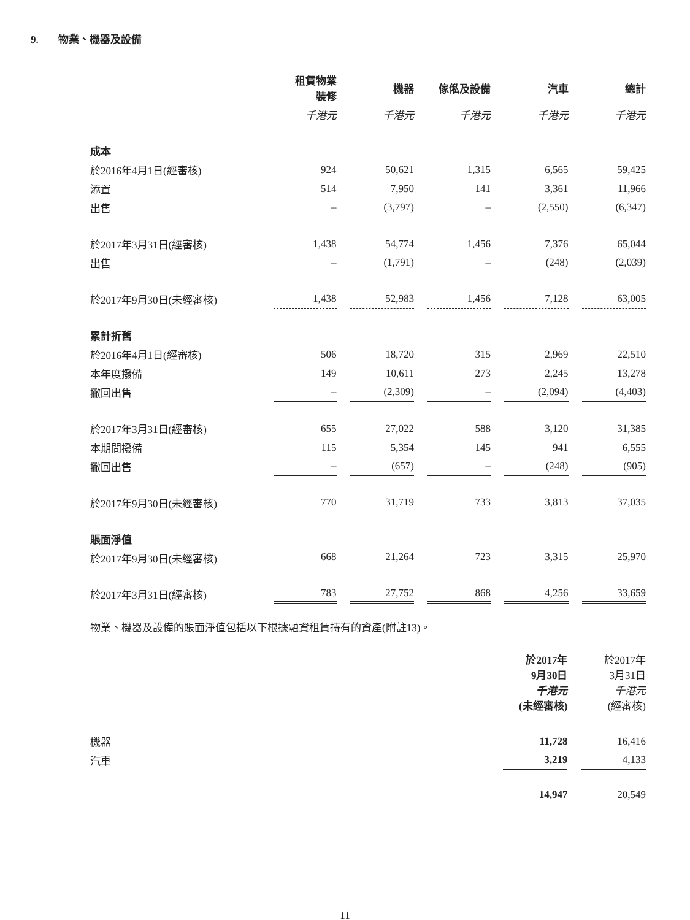9. 物業、機器及設備
| | 租賃物業 裝修 | 機器 | 傢俬及設備 | 汽車 | 總計 |
| --- | --- | --- | --- | --- | --- |
| | 千港元 | 千港元 | 千港元 | 千港元 | 千港元 |
| 成本 | | | | | |
| 於2016年4月1日(經審核) | 924 | 50,621 | 1,315 | 6,565 | 59,425 |
| 添置 | 514 | 7,950 | 141 | 3,361 | 11,966 |
| 出售 | – | (3,797) | – | (2,550) | (6,347) |
| 於2017年3月31日(經審核) | 1,438 | 54,774 | 1,456 | 7,376 | 65,044 |
| 出售 | – | (1,791) | – | (248) | (2,039) |
| 於2017年9月30日(未經審核) | 1,438 | 52,983 | 1,456 | 7,128 | 63,005 |
| 累計折舊 | | | | | |
| 於2016年4月1日(經審核) | 506 | 18,720 | 315 | 2,969 | 22,510 |
| 本年度撥備 | 149 | 10,611 | 273 | 2,245 | 13,278 |
| 撇回出售 | – | (2,309) | – | (2,094) | (4,403) |
| 於2017年3月31日(經審核) | 655 | 27,022 | 588 | 3,120 | 31,385 |
| 本期間撥備 | 115 | 5,354 | 145 | 941 | 6,555 |
| 撇回出售 | – | (657) | – | (248) | (905) |
| 於2017年9月30日(未經審核) | 770 | 31,719 | 733 | 3,813 | 37,035 |
| 賬面淨值 | | | | | |
| 於2017年9月30日(未經審核) | 668 | 21,264 | 723 | 3,315 | 25,970 |
| 於2017年3月31日(經審核) | 783 | 27,752 | 868 | 4,256 | 33,659 |
物業、機器及設備的賬面淨值包括以下根據融資租賃持有的資產(附註13)。
| | 於2017年 9月30日 千港元 (未經審核) | 於2017年 3月31日 千港元 (經審核) |
| 機器 | 11,728 | 16,416 |
| 汽車 | 3,219 | 4,133 |
| | 14,947 | 20,549 |
11